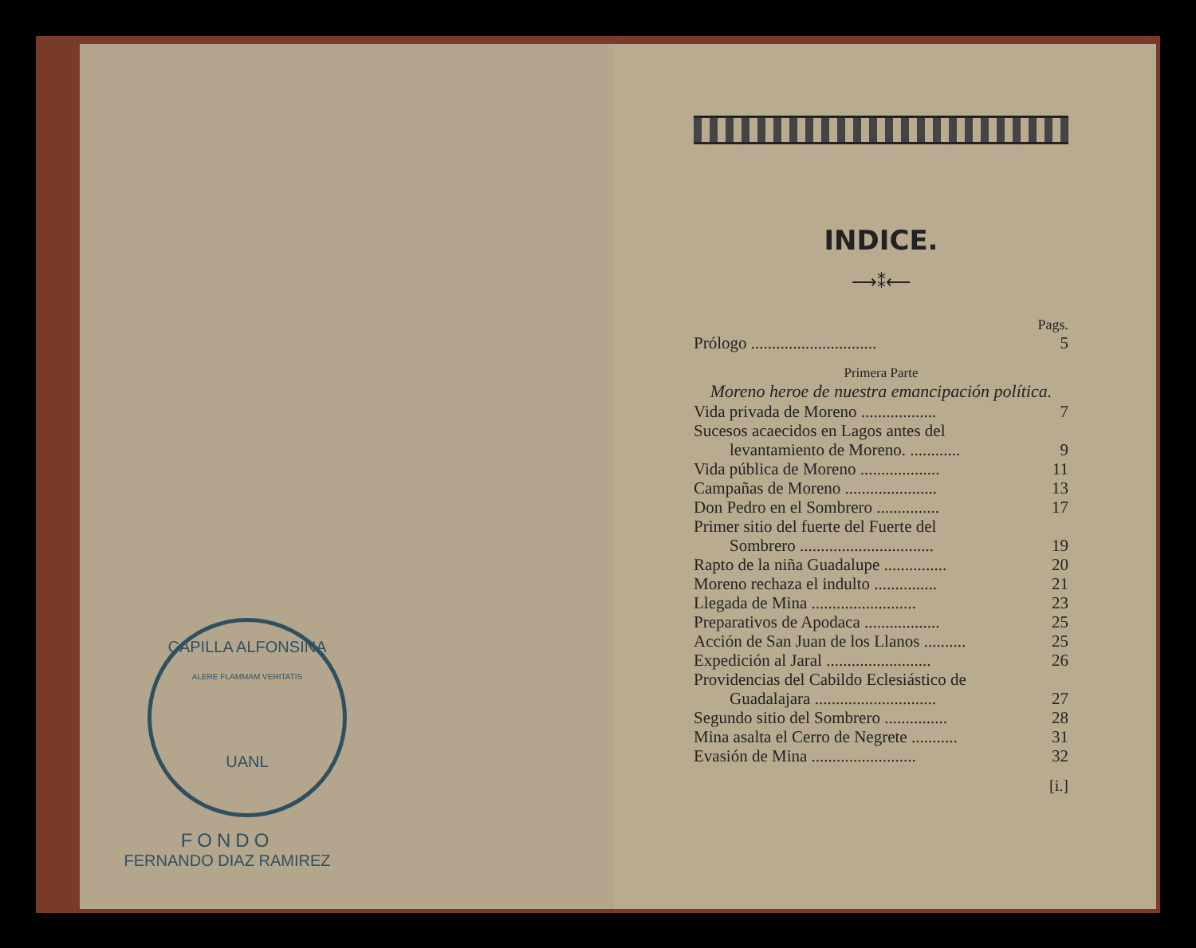CAPILLA ALFONSINA
ALERE FLAMMAM VERITATIS
UANL
FONDO
FERNANDO DIAZ RAMIREZ
INDICE.
⟶⁑⟵
Pags.
Prólogo .............................. 5
Primera Parte
Moreno heroe de nuestra emancipación política.
Vida privada de Moreno .................. 7
Sucesos acaecidos en Lagos antes del
levantamiento de Moreno. ............ 9
Vida pública de Moreno ................... 11
Campañas de Moreno ...................... 13
Don Pedro en el Sombrero ............... 17
Primer sitio del fuerte del Fuerte del
Sombrero ................................ 19
Rapto de la niña Guadalupe ............... 20
Moreno rechaza el indulto ............... 21
Llegada de Mina ......................... 23
Preparativos de Apodaca .................. 25
Acción de San Juan de los Llanos .......... 25
Expedición al Jaral ......................... 26
Providencias del Cabildo Eclesiástico de
Guadalajara ............................. 27
Segundo sitio del Sombrero ............... 28
Mina asalta el Cerro de Negrete ........... 31
Evasión de Mina ......................... 32
[i.]